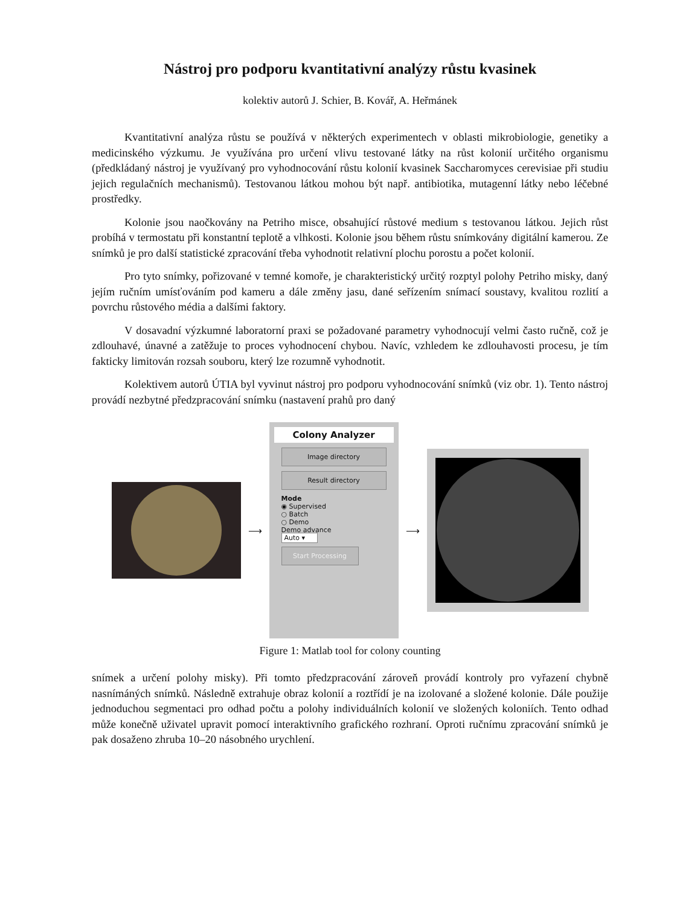Nástroj pro podporu kvantitativní analýzy růstu kvasinek
kolektiv autorů J. Schier, B. Kovář, A. Heřmánek
Kvantitativní analýza růstu se používá v některých experimentech v oblasti mikrobiologie, genetiky a medicinského výzkumu. Je využívána pro určení vlivu testované látky na růst kolonií určitého organismu (předkládaný nástroj je využívaný pro vyhodnocování růstu kolonií kvasinek Saccharomyces cerevisiae při studiu jejich regulačních mechanismů). Testovanou látkou mohou být např. antibiotika, mutagenní látky nebo léčebné prostředky.
Kolonie jsou naočkovány na Petriho misce, obsahující růstové medium s testovanou látkou. Jejich růst probíhá v termostatu při konstantní teplotě a vlhkosti. Kolonie jsou během růstu snímkovány digitální kamerou. Ze snímků je pro další statistické zpracování třeba vyhodnotit relativní plochu porostu a počet kolonií.
Pro tyto snímky, pořizované v temné komoře, je charakteristický určitý rozptyl polohy Petriho misky, daný jejím ručním umísťováním pod kameru a dále změny jasu, dané seřízením snímací soustavy, kvalitou rozlití a povrchu růstového média a dalšími faktory.
V dosavadní výzkumné laboratorní praxi se požadované parametry vyhodnocují velmi často ručně, což je zdlouhavé, únavné a zatěžuje to proces vyhodnocení chybou. Navíc, vzhledem ke zdlouhavosti procesu, je tím fakticky limitován rozsah souboru, který lze rozumně vyhodnotit.
Kolektivem autorů ÚTIA byl vyvinut nástroj pro podporu vyhodnocování snímků (viz obr. 1). Tento nástroj provádí nezbytné předzpracování snímku (nastavení prahů pro daný
⟶
Colony Analyzer
Image directory
Result directory
Mode
◉ Supervised
○ Batch
○ Demo
Demo advance
Auto ▾
Start Processing
⟶
Figure 1: Matlab tool for colony counting
snímek a určení polohy misky). Při tomto předzpracování zároveň provádí kontroly pro vyřazení chybně nasnímáných snímků. Následně extrahuje obraz kolonií a roztřídí je na izolované a složené kolonie. Dále použije jednoduchou segmentaci pro odhad počtu a polohy individuálních kolonií ve složených koloniích. Tento odhad může konečně uživatel upravit pomocí interaktivního grafického rozhraní. Oproti ručnímu zpracování snímků je pak dosaženo zhruba 10–20 násobného urychlení.